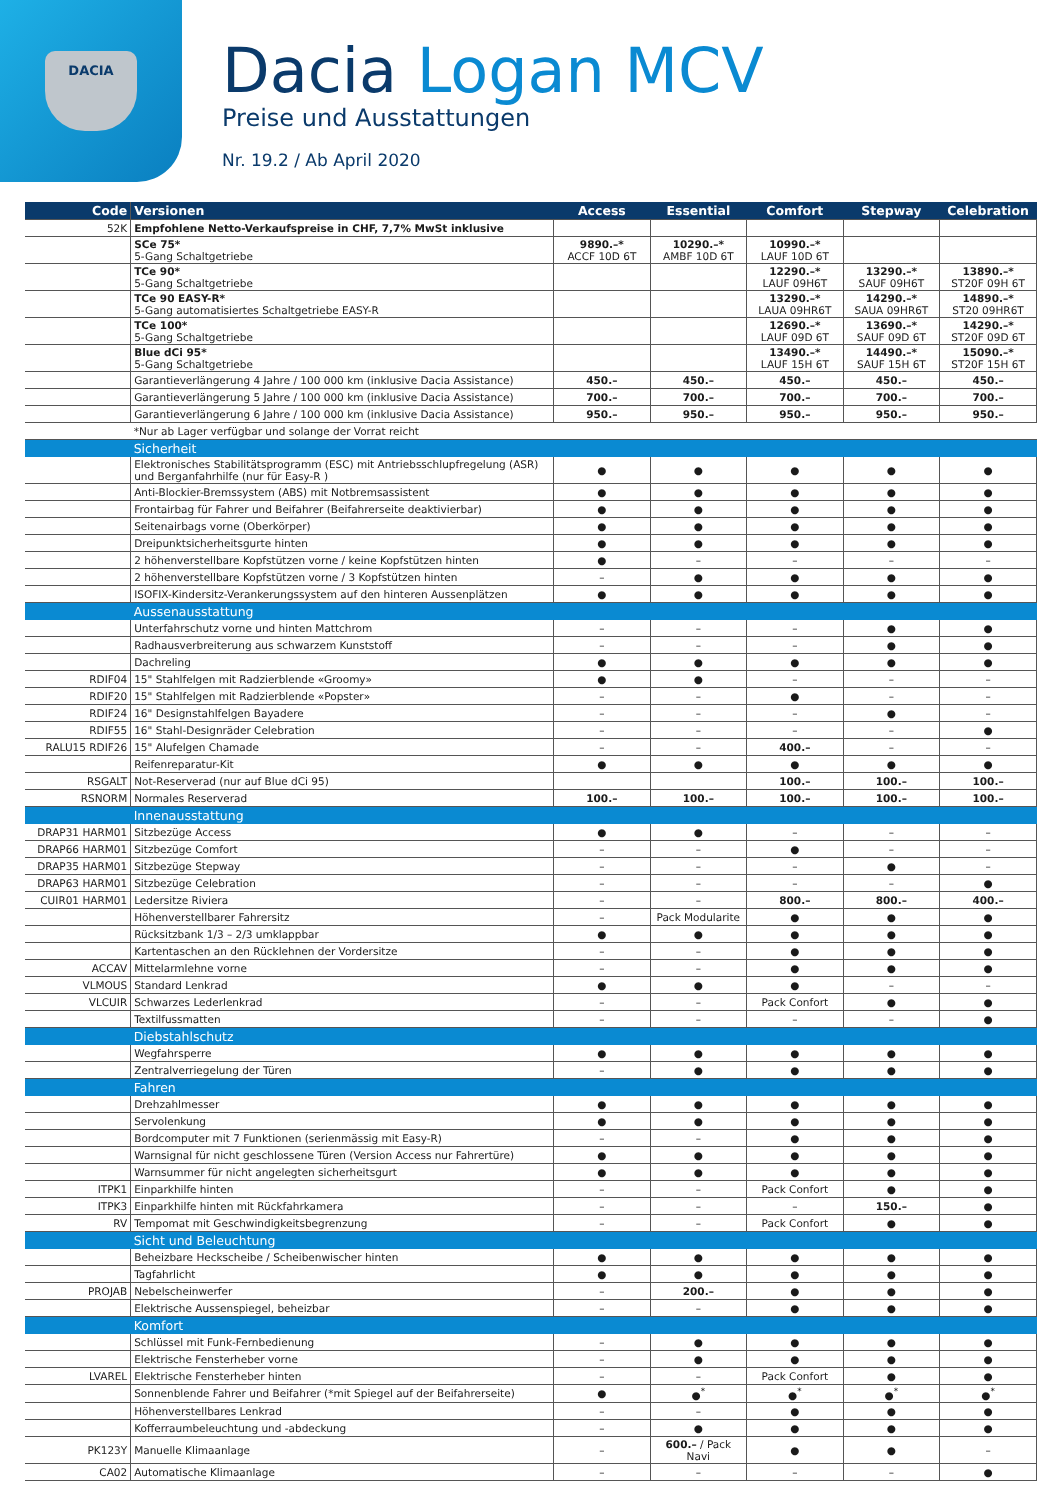DACIA
Dacia Logan MCV
Preise und Ausstattungen
Nr. 19.2 / Ab April 2020
| Code | Versionen | Access | Essential | Comfort | Stepway | Celebration |
| --- | --- | --- | --- | --- | --- | --- |
| 52K | Empfohlene Netto-Verkaufspreise in CHF, 7,7% MwSt inklusive | | | | | |
| | SCe 75* 5-Gang Schaltgetriebe | 9890.–* ACCF 10D 6T | 10290.–* AMBF 10D 6T | 10990.–* LAUF 10D 6T | | |
| | TCe 90* 5-Gang Schaltgetriebe | | | 12290.–* LAUF 09H6T | 13290.–* SAUF 09H6T | 13890.–* ST20F 09H 6T |
| | TCe 90 EASY-R* 5-Gang automatisiertes Schaltgetriebe EASY-R | | | 13290.–* LAUA 09HR6T | 14290.–* SAUA 09HR6T | 14890.–* ST20 09HR6T |
| | TCe 100* 5-Gang Schaltgetriebe | | | 12690.–* LAUF 09D 6T | 13690.–* SAUF 09D 6T | 14290.–* ST20F 09D 6T |
| | Blue dCi 95* 5-Gang Schaltgetriebe | | | 13490.–* LAUF 15H 6T | 14490.–* SAUF 15H 6T | 15090.–* ST20F 15H 6T |
| | Garantieverlängerung 4 Jahre / 100 000 km (inklusive Dacia Assistance) | 450.– | 450.– | 450.– | 450.– | 450.– |
| | Garantieverlängerung 5 Jahre / 100 000 km (inklusive Dacia Assistance) | 700.– | 700.– | 700.– | 700.– | 700.– |
| | Garantieverlängerung 6 Jahre / 100 000 km (inklusive Dacia Assistance) | 950.– | 950.– | 950.– | 950.– | 950.– |
| | *Nur ab Lager verfügbar und solange der Vorrat reicht | | | | | |
| | Sicherheit | | | | | |
| | Elektronisches Stabilitätsprogramm (ESC) mit Antriebsschlupfregelung (ASR) und Berganfahrhilfe (nur für Easy-R ) | ● | ● | ● | ● | ● |
| | Anti-Blockier-Bremssystem (ABS) mit Notbremsassistent | ● | ● | ● | ● | ● |
| | Frontairbag für Fahrer und Beifahrer (Beifahrerseite deaktivierbar) | ● | ● | ● | ● | ● |
| | Seitenairbags vorne (Oberkörper) | ● | ● | ● | ● | ● |
| | Dreipunktsicherheitsgurte hinten | ● | ● | ● | ● | ● |
| | 2 höhenverstellbare Kopfstützen vorne / keine Kopfstützen hinten | ● | – | – | – | – |
| | 2 höhenverstellbare Kopfstützen vorne / 3 Kopfstützen hinten | – | ● | ● | ● | ● |
| | ISOFIX-Kindersitz-Verankerungssystem auf den hinteren Aussenplätzen | ● | ● | ● | ● | ● |
| | Aussenausstattung | | | | | |
| | Unterfahrschutz vorne und hinten Mattchrom | – | – | – | ● | ● |
| | Radhausverbreiterung aus schwarzem Kunststoff | – | – | – | ● | ● |
| | Dachreling | ● | ● | ● | ● | ● |
| RDIF04 | 15" Stahlfelgen mit Radzierblende «Groomy» | ● | ● | – | – | – |
| RDIF20 | 15" Stahlfelgen mit Radzierblende «Popster» | – | – | ● | – | – |
| RDIF24 | 16" Designstahlfelgen Bayadere | – | – | – | ● | – |
| RDIF55 | 16" Stahl-Designräder Celebration | – | – | – | – | ● |
| RALU15 RDIF26 | 15" Alufelgen Chamade | – | – | 400.– | – | – |
| | Reifenreparatur-Kit | ● | ● | ● | ● | ● |
| RSGALT | Not-Reserverad (nur auf Blue dCi 95) | | | 100.– | 100.– | 100.– |
| RSNORM | Normales Reserverad | 100.– | 100.– | 100.– | 100.– | 100.– |
| | Innenausstattung | | | | | |
| DRAP31 HARM01 | Sitzbezüge Access | ● | ● | – | – | – |
| DRAP66 HARM01 | Sitzbezüge Comfort | – | – | ● | – | – |
| DRAP35 HARM01 | Sitzbezüge Stepway | – | – | – | ● | – |
| DRAP63 HARM01 | Sitzbezüge Celebration | – | – | – | – | ● |
| CUIR01 HARM01 | Ledersitze Riviera | – | – | 800.– | 800.– | 400.– |
| | Höhenverstellbarer Fahrersitz | – | Pack Modularite | ● | ● | ● |
| | Rücksitzbank 1/3 – 2/3 umklappbar | ● | ● | ● | ● | ● |
| | Kartentaschen an den Rücklehnen der Vordersitze | – | – | ● | ● | ● |
| ACCAV | Mittelarmlehne vorne | – | – | ● | ● | ● |
| VLMOUS | Standard Lenkrad | ● | ● | ● | – | – |
| VLCUIR | Schwarzes Lederlenkrad | – | – | Pack Confort | ● | ● |
| | Textilfussmatten | – | – | – | – | ● |
| | Diebstahlschutz | | | | | |
| | Wegfahrsperre | ● | ● | ● | ● | ● |
| | Zentralverriegelung der Türen | – | ● | ● | ● | ● |
| | Fahren | | | | | |
| | Drehzahlmesser | ● | ● | ● | ● | ● |
| | Servolenkung | ● | ● | ● | ● | ● |
| | Bordcomputer mit 7 Funktionen (serienmässig mit Easy-R) | – | – | ● | ● | ● |
| | Warnsignal für nicht geschlossene Türen (Version Access nur Fahrertüre) | ● | ● | ● | ● | ● |
| | Warnsummer für nicht angelegten sicherheitsgurt | ● | ● | ● | ● | ● |
| ITPK1 | Einparkhilfe hinten | – | – | Pack Confort | ● | ● |
| ITPK3 | Einparkhilfe hinten mit Rückfahrkamera | – | – | – | 150.– | ● |
| RV | Tempomat mit Geschwindigkeitsbegrenzung | – | – | Pack Confort | ● | ● |
| | Sicht und Beleuchtung | | | | | |
| | Beheizbare Heckscheibe / Scheibenwischer hinten | ● | ● | ● | ● | ● |
| | Tagfahrlicht | ● | ● | ● | ● | ● |
| PROJAB | Nebelscheinwerfer | – | 200.– | ● | ● | ● |
| | Elektrische Aussenspiegel, beheizbar | – | – | ● | ● | ● |
| | Komfort | | | | | |
| | Schlüssel mit Funk-Fernbedienung | – | ● | ● | ● | ● |
| | Elektrische Fensterheber vorne | – | ● | ● | ● | ● |
| LVAREL | Elektrische Fensterheber hinten | – | – | Pack Confort | ● | ● |
| | Sonnenblende Fahrer und Beifahrer (*mit Spiegel auf der Beifahrerseite) | ● | ●<sup>*</sup> | ●<sup>*</sup> | ●<sup>*</sup> | ●<sup>*</sup> |
| | Höhenverstellbares Lenkrad | – | – | ● | ● | ● |
| | Kofferraumbeleuchtung und -abdeckung | – | ● | ● | ● | ● |
| PK123Y | Manuelle Klimaanlage | – | 600.– / Pack Navi | ● | ● | – |
| CA02 | Automatische Klimaanlage | – | – | – | – | ● |